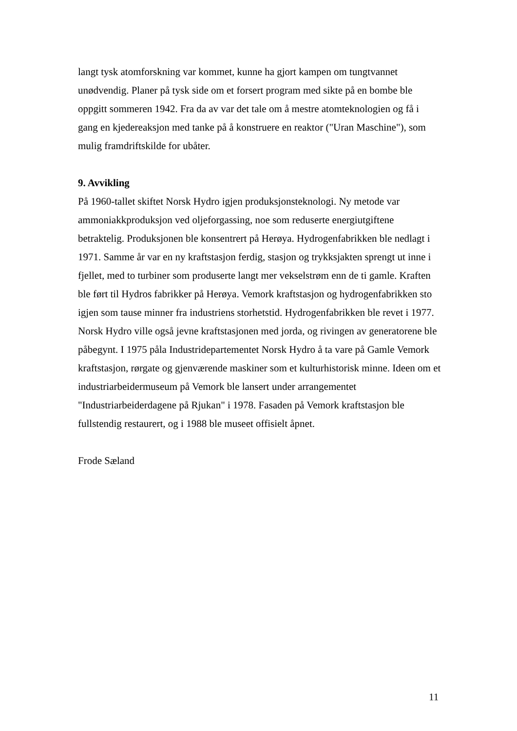langt tysk atomforskning var kommet, kunne ha gjort kampen om tungtvannet unødvendig. Planer på tysk side om et forsert program med sikte på en bombe ble oppgitt sommeren 1942. Fra da av var det tale om å mestre atomteknologien og få i gang en kjedereaksjon med tanke på å konstruere en reaktor ("Uran Maschine"), som mulig framdriftskilde for ubåter.
9. Avvikling
På 1960-tallet skiftet Norsk Hydro igjen produksjonsteknologi. Ny metode var ammoniakkproduksjon ved oljeforgassing, noe som reduserte energiutgiftene betraktelig. Produksjonen ble konsentrert på Herøya. Hydrogenfabrikken ble nedlagt i 1971. Samme år var en ny kraftstasjon ferdig, stasjon og trykksjakten sprengt ut inne i fjellet, med to turbiner som produserte langt mer vekselstrøm enn de ti gamle. Kraften ble ført til Hydros fabrikker på Herøya. Vemork kraftstasjon og hydrogenfabrikken sto igjen som tause minner fra industriens storhetstid. Hydrogenfabrikken ble revet i 1977. Norsk Hydro ville også jevne kraftstasjonen med jorda, og rivingen av generatorene ble påbegynt. I 1975 påla Industridepartementet Norsk Hydro å ta vare på Gamle Vemork kraftstasjon, rørgate og gjenværende maskiner som et kulturhistorisk minne. Ideen om et industriarbeidermuseum på Vemork ble lansert under arrangementet "Industriarbeiderdagene på Rjukan" i 1978. Fasaden på Vemork kraftstasjon ble fullstendig restaurert, og i 1988 ble museet offisielt åpnet.
Frode Sæland
11